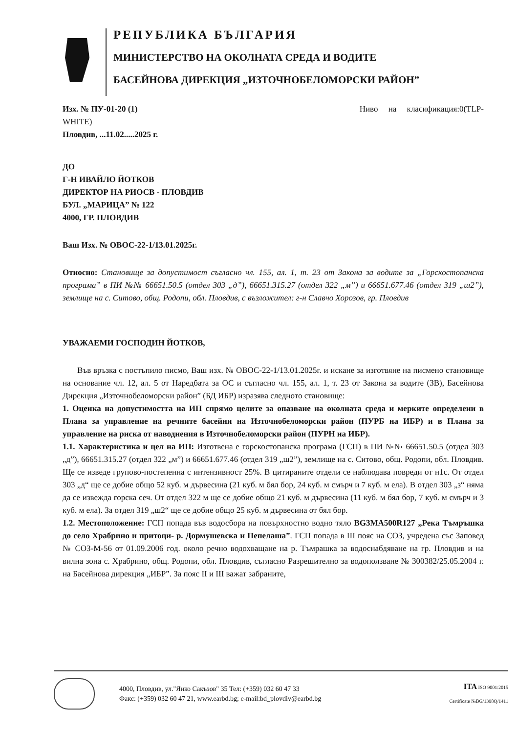РЕПУБЛИКА БЪЛГАРИЯ
МИНИСТЕРСТВО НА ОКОЛНАТА СРЕДА И ВОДИТЕ
БАСЕЙНОВА ДИРЕКЦИЯ „ИЗТОЧНОБЕЛОМОРСКИ РАЙОН”
Изх. № ПУ-01-20 (1) Ниво на класификация:0(TLP-
WHITE)
Пловдив, ...11.02.....2025 г.
ДО
Г-Н ИВАЙЛО ЙОТКОВ
ДИРЕКТОР НА РИОСВ - ПЛОВДИВ
БУЛ. „МАРИЦА” № 122
4000, ГР. ПЛОВДИВ
Ваш Изх. № ОВОС-22-1/13.01.2025г.
Относно: Становище за допустимост съгласно чл. 155, ал. 1, т. 23 от Закона за водите за „Горскостопанска програма” в ПИ №№ 66651.50.5 (отдел 303 „д”), 66651.315.27 (отдел 322 „м”) и 66651.677.46 (отдел 319 „ш2”), землище на с. Ситово, общ. Родопи, обл. Пловдив, с възложител: г-н Славчо Хорозов, гр. Пловдив
УВАЖАЕМИ ГОСПОДИН ЙОТКОВ,
Във връзка с постъпило писмо, Ваш изх. № ОВОС-22-1/13.01.2025г. и искане за изготвяне на писмено становище на основание чл. 12, ал. 5 от Наредбата за ОС и съгласно чл. 155, ал. 1, т. 23 от Закона за водите (ЗВ), Басейнова Дирекция „Източнобеломорски район” (БД ИБР) изразява следното становище:
1. Оценка на допустимостта на ИП спрямо целите за опазване на околната среда и мерките определени в Плана за управление на речните басейни на Източнобеломорски район (ПУРБ на ИБР) и в Плана за управление на риска от наводнения в Източнобеломорски район (ПУРН на ИБР).
1.1. Характеристика и цел на ИП: Изготвена е горскостопанска програма (ГСП) в ПИ №№ 66651.50.5 (отдел 303 „д”), 66651.315.27 (отдел 322 „м”) и 66651.677.46 (отдел 319 „ш2”), землище на с. Ситово, общ. Родопи, обл. Пловдив. Ще се изведе групово-постепенна с интензивност 25%. В цитираните отдели се наблюдава повреди от н1с. От отдел 303 „д“ ще се добие общо 52 куб. м дървесина (21 куб. м бял бор, 24 куб. м смърч и 7 куб. м ела). В отдел 303 „з“ няма да се извежда горска сеч. От отдел 322 м ще се добие общо 21 куб. м дървесина (11 куб. м бял бор, 7 куб. м смърч и 3 куб. м ела). За отдел 319 „ш2“ ще се добие общо 25 куб. м дървесина от бял бор.
1.2. Местоположение: ГСП попада във водосбора на повърхностно водно тяло BG3MA500R127 „Река Тъмръшка до село Храбрино и притоци- р. Дормушевска и Пепелаша”. ГСП попада в III пояс на СОЗ, учредена със Заповед № СОЗ-М-56 от 01.09.2006 год. около речно водохващане на р. Тъмрашка за водоснабдяване на гр. Пловдив и на вилна зона с. Храбрино, общ. Родопи, обл. Пловдив, съгласно Разрешително за водоползване № 300382/25.05.2004 г. на Басейнова дирекция „ИБР”. За пояс II и III важат забраните,
4000, Пловдив, ул."Янко Сакъзов" 35 Тел: (+359) 032 60 47 33
Факс: (+359) 032 60 47 21, www.earbd.bg; e-mail:bd_plovdiv@earbd.bg
ITA ISO 9001:2015
Certificate №BG/1398Q/1411